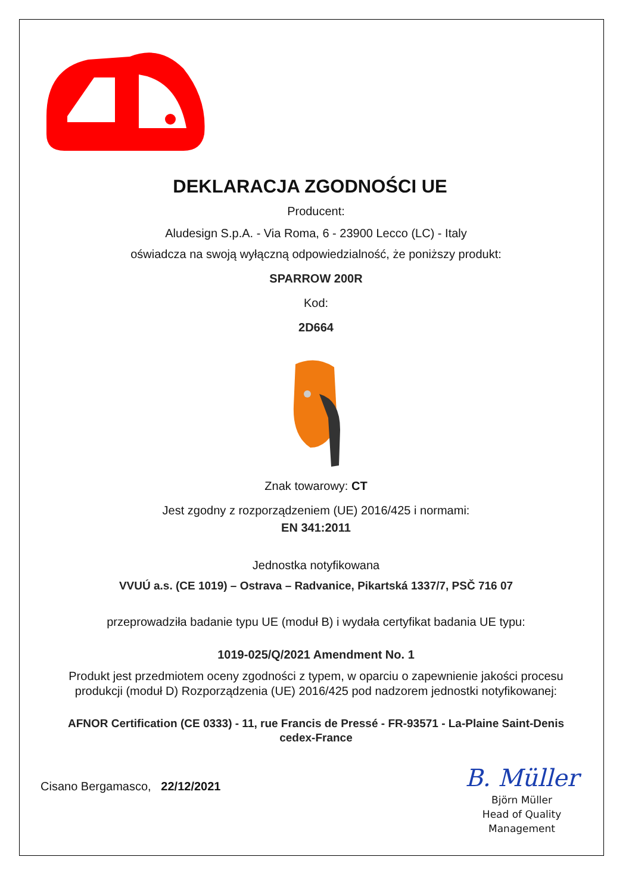DEKLARACJA ZGODNOŚCI UE
Producent:
Aludesign S.p.A. - Via Roma, 6 - 23900 Lecco (LC) - Italy
oświadcza na swoją wyłączną odpowiedzialność, że poniższy produkt:
SPARROW 200R
Kod:
2D664
Znak towarowy: CT
Jest zgodny z rozporządzeniem (UE) 2016/425 i normami:
EN 341:2011
Jednostka notyfikowana
VVUÚ a.s. (CE 1019) – Ostrava – Radvanice, Pikartská 1337/7, PSČ 716 07
przeprowadziła badanie typu UE (moduł B) i wydała certyfikat badania UE typu:
1019-025/Q/2021 Amendment No. 1
Produkt jest przedmiotem oceny zgodności z typem, w oparciu o zapewnienie jakości procesu
produkcji (moduł D) Rozporządzenia (UE) 2016/425 pod nadzorem jednostki notyfikowanej:
AFNOR Certification (CE 0333) - 11, rue Francis de Pressé - FR-93571 - La-Plaine Saint-Denis
cedex-France
Cisano Bergamasco, 22/12/2021
B. Müller
Björn Müller
Head of Quality
Management